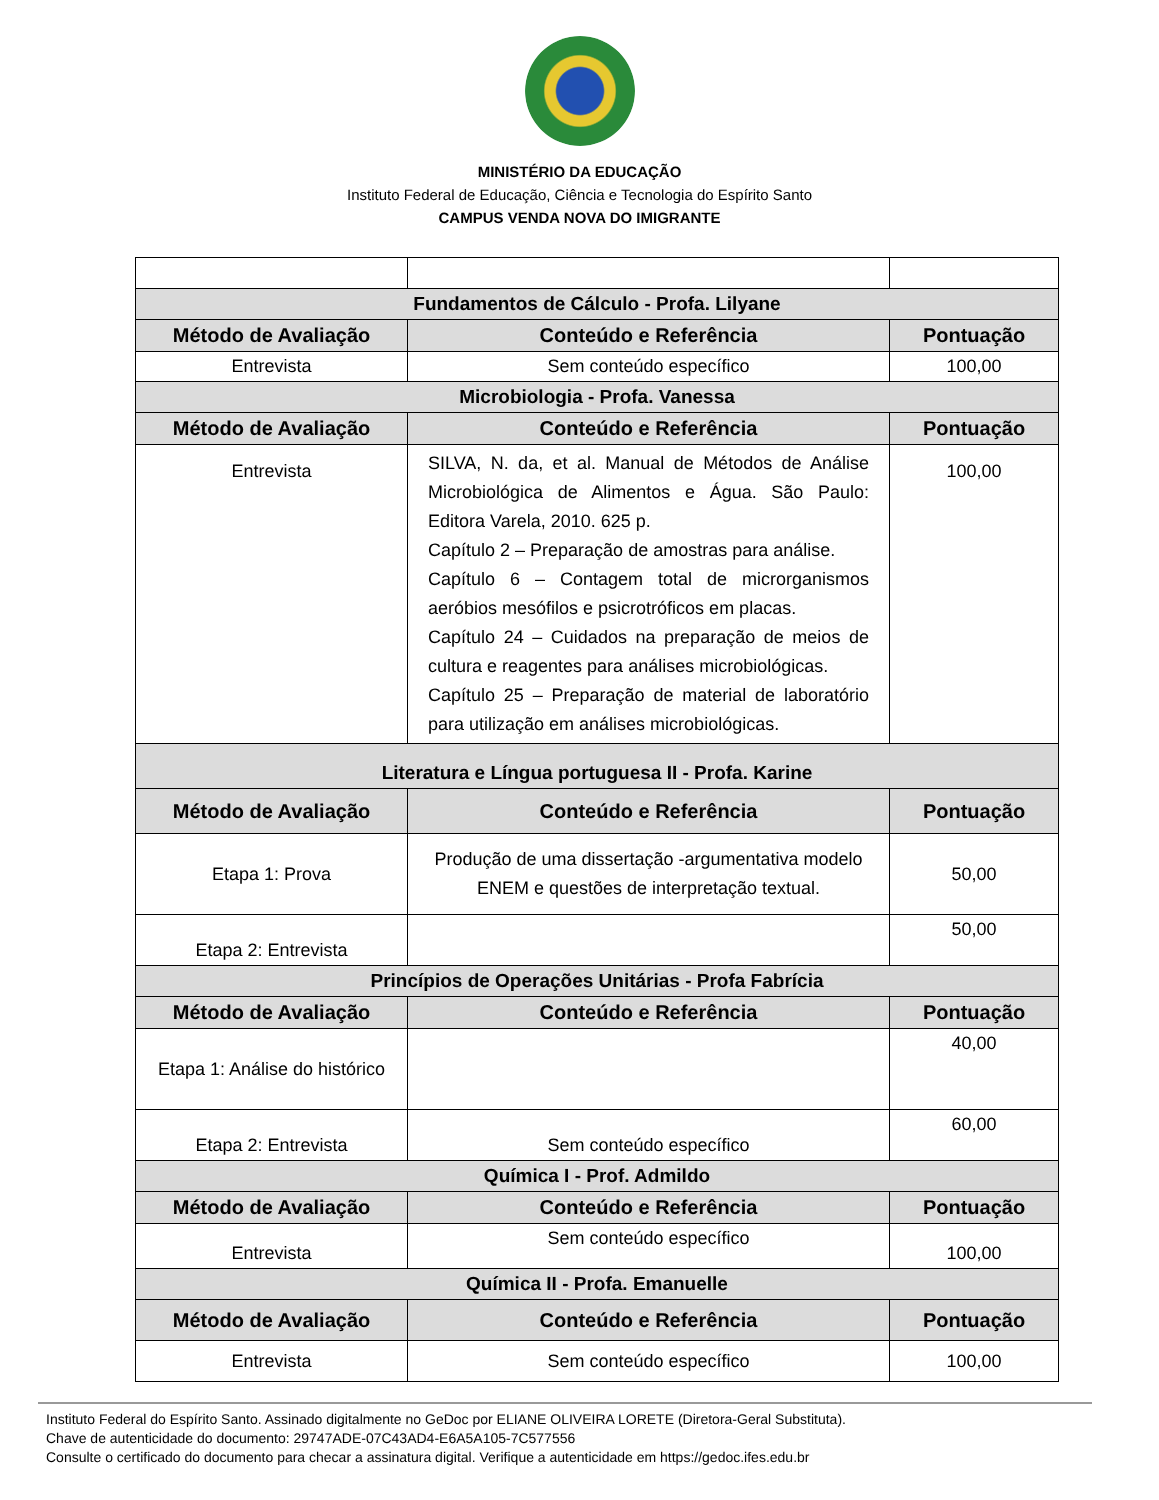MINISTÉRIO DA EDUCAÇÃO
Instituto Federal de Educação, Ciência e Tecnologia do Espírito Santo
CAMPUS VENDA NOVA DO IMIGRANTE
| Fundamentos de Cálculo - Profa. Lilyane | | |
| Método de Avaliação | Conteúdo e Referência | Pontuação |
| Entrevista | Sem conteúdo específico | 100,00 |
| Microbiologia - Profa. Vanessa | | |
| Método de Avaliação | Conteúdo e Referência | Pontuação |
| Entrevista | SILVA, N. da, et al. Manual de Métodos de Análise Microbiológica de Alimentos e Água. São Paulo: Editora Varela, 2010. 625 p. Capítulo 2 – Preparação de amostras para análise. Capítulo 6 – Contagem total de microrganismos aeróbios mesófilos e psicrotróficos em placas. Capítulo 24 – Cuidados na preparação de meios de cultura e reagentes para análises microbiológicas. Capítulo 25 – Preparação de material de laboratório para utilização em análises microbiológicas. | 100,00 |
| Literatura e Língua portuguesa II - Profa. Karine | | |
| Método de Avaliação | Conteúdo e Referência | Pontuação |
| Etapa 1: Prova | Produção de uma dissertação -argumentativa modelo ENEM e questões de interpretação textual. | 50,00 |
| Etapa 2: Entrevista | | 50,00 |
| Princípios de Operações Unitárias - Profa Fabrícia | | |
| Método de Avaliação | Conteúdo e Referência | Pontuação |
| Etapa 1: Análise do histórico | | 40,00 |
| Etapa 2: Entrevista | Sem conteúdo específico | 60,00 |
| Química I - Prof. Admildo | | |
| Método de Avaliação | Conteúdo e Referência | Pontuação |
| Entrevista | Sem conteúdo específico | 100,00 |
| Química II - Profa. Emanuelle | | |
| Método de Avaliação | Conteúdo e Referência | Pontuação |
| Entrevista | Sem conteúdo específico | 100,00 |
Instituto Federal do Espírito Santo. Assinado digitalmente no GeDoc por ELIANE OLIVEIRA LORETE (Diretora-Geral Substituta).
Chave de autenticidade do documento: 29747ADE-07C43AD4-E6A5A105-7C577556
Consulte o certificado do documento para checar a assinatura digital. Verifique a autenticidade em https://gedoc.ifes.edu.br